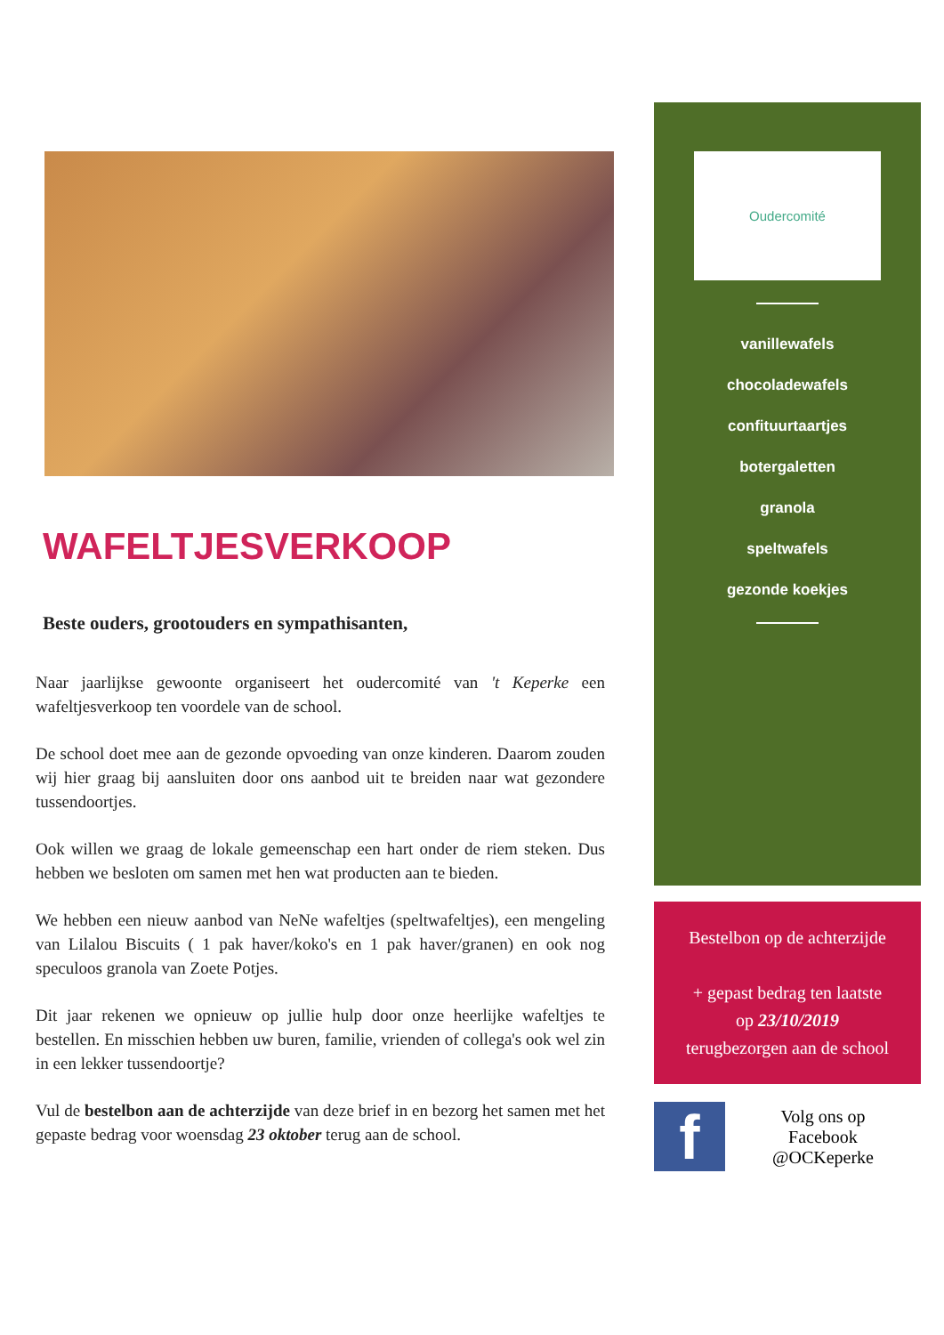WAFELTJESVERKOOP
Beste ouders, grootouders en sympathisanten,
Naar jaarlijkse gewoonte organiseert het oudercomité van 't Keperke een wafeltjesverkoop ten voordele van de school.
De school doet mee aan de gezonde opvoeding van onze kinderen. Daarom zouden wij hier graag bij aansluiten door ons aanbod uit te breiden naar wat gezondere tussendoortjes.
Ook willen we graag de lokale gemeenschap een hart onder de riem steken. Dus hebben we besloten om samen met hen wat producten aan te bieden.
We hebben een nieuw aanbod van NeNe wafeltjes (speltwafeltjes), een mengeling van Lilalou Biscuits ( 1 pak haver/koko's en 1 pak haver/granen) en ook nog speculoos granola van Zoete Potjes.
Dit jaar rekenen we opnieuw op jullie hulp door onze heerlijke wafeltjes te bestellen. En misschien hebben uw buren, familie, vrienden of collega's ook wel zin in een lekker tussendoortje?
Vul de bestelbon aan de achterzijde van deze brief in en bezorg het samen met het gepaste bedrag voor woensdag 23 oktober terug aan de school.
Oudercomité
vanillewafels
chocoladewafels
confituurtaartjes
botergaletten
granola
speltwafels
gezonde koekjes
Bestelbon op de achterzijde
+ gepast bedrag ten laatste
op 23/10/2019
terugbezorgen aan de school
f
Volg ons op
Facebook
@OCKeperke